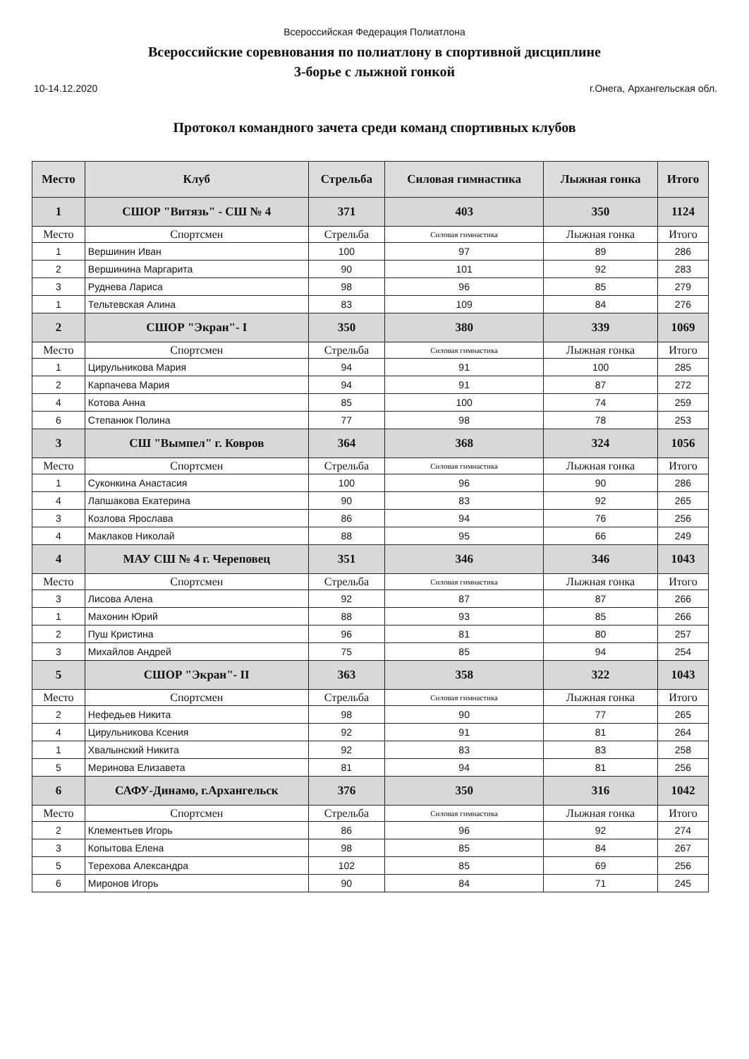Всероссийская Федерация Полиатлона
Всероссийские соревнования по полиатлону в спортивной дисциплине
3-борье с лыжной гонкой
10-14.12.2020 г.Онега, Архангельская обл.
Протокол командного зачета среди команд спортивных клубов
| Место | Клуб | Стрельба | Силовая гимнастика | Лыжная гонка | Итого |
| --- | --- | --- | --- | --- | --- |
| 1 | СШОР "Витязь" - СШ № 4 | 371 | 403 | 350 | 1124 |
| Место | Спортсмен | Стрельба | Силовая гимнастика | Лыжная гонка | Итого |
| 1 | Вершинин Иван | 100 | 97 | 89 | 286 |
| 2 | Вершинина Маргарита | 90 | 101 | 92 | 283 |
| 3 | Руднева Лариса | 98 | 96 | 85 | 279 |
| 1 | Тельтевская Алина | 83 | 109 | 84 | 276 |
| 2 | СШОР "Экран"- I | 350 | 380 | 339 | 1069 |
| Место | Спортсмен | Стрельба | Силовая гимнастика | Лыжная гонка | Итого |
| 1 | Цирульникова Мария | 94 | 91 | 100 | 285 |
| 2 | Карпачева Мария | 94 | 91 | 87 | 272 |
| 4 | Котова Анна | 85 | 100 | 74 | 259 |
| 6 | Степанюк Полина | 77 | 98 | 78 | 253 |
| 3 | СШ "Вымпел" г. Ковров | 364 | 368 | 324 | 1056 |
| Место | Спортсмен | Стрельба | Силовая гимнастика | Лыжная гонка | Итого |
| 1 | Суконкина Анастасия | 100 | 96 | 90 | 286 |
| 4 | Лапшакова Екатерина | 90 | 83 | 92 | 265 |
| 3 | Козлова Ярослава | 86 | 94 | 76 | 256 |
| 4 | Маклаков Николай | 88 | 95 | 66 | 249 |
| 4 | МАУ СШ № 4 г. Череповец | 351 | 346 | 346 | 1043 |
| Место | Спортсмен | Стрельба | Силовая гимнастика | Лыжная гонка | Итого |
| 3 | Лисова Алена | 92 | 87 | 87 | 266 |
| 1 | Махонин Юрий | 88 | 93 | 85 | 266 |
| 2 | Пуш Кристина | 96 | 81 | 80 | 257 |
| 3 | Михайлов Андрей | 75 | 85 | 94 | 254 |
| 5 | СШОР "Экран"- II | 363 | 358 | 322 | 1043 |
| Место | Спортсмен | Стрельба | Силовая гимнастика | Лыжная гонка | Итого |
| 2 | Нефедьев Никита | 98 | 90 | 77 | 265 |
| 4 | Цирульникова Ксения | 92 | 91 | 81 | 264 |
| 1 | Хвалынский Никита | 92 | 83 | 83 | 258 |
| 5 | Меринова Елизавета | 81 | 94 | 81 | 256 |
| 6 | САФУ-Динамо, г.Архангельск | 376 | 350 | 316 | 1042 |
| Место | Спортсмен | Стрельба | Силовая гимнастика | Лыжная гонка | Итого |
| 2 | Клементьев Игорь | 86 | 96 | 92 | 274 |
| 3 | Копытова Елена | 98 | 85 | 84 | 267 |
| 5 | Терехова Александра | 102 | 85 | 69 | 256 |
| 6 | Миронов Игорь | 90 | 84 | 71 | 245 |